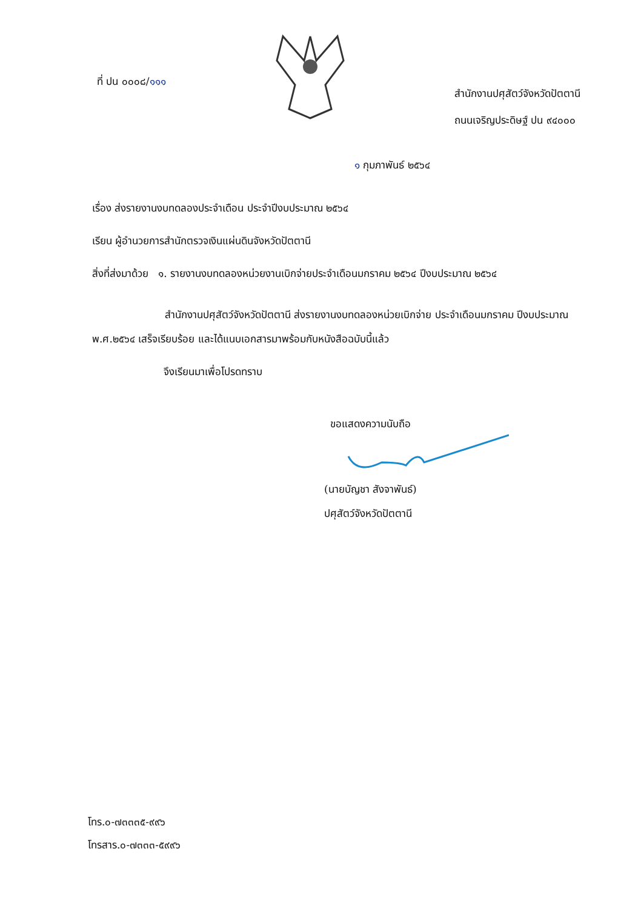ที่ ปน ๐๐๐๘/๑๑๑
สำนักงานปศุสัตว์จังหวัดปัตตานี
ถนนเจริญประดิษฐ์ ปน ๙๔๐๐๐
๑ กุมภาพันธ์ ๒๕๖๔
เรื่อง ส่งรายงานงบทดลองประจำเดือน ประจำปีงบประมาณ ๒๕๖๔
เรียน ผู้อำนวยการสำนักตรวจเงินแผ่นดินจังหวัดปัตตานี
สิ่งที่ส่งมาด้วย ๑. รายงานงบทดลองหน่วยงานเบิกจ่ายประจำเดือนมกราคม ๒๕๖๔ ปีงบประมาณ ๒๕๖๔
สำนักงานปศุสัตว์จังหวัดปัตตานี ส่งรายงานงบทดลองหน่วยเบิกจ่าย ประจำเดือนมกราคม ปีงบประมาณ พ.ศ.๒๕๖๔ เสร็จเรียบร้อย และได้แนบเอกสารมาพร้อมกับหนังสือฉบับนี้แล้ว
จึงเรียนมาเพื่อโปรดทราบ
ขอแสดงความนับถือ
(นายบัญชา สังจาพันธ์)
ปศุสัตว์จังหวัดปัตตานี
โทร.๐-๗๓๓๓๕-๙๙๖
โทรสาร.๐-๗๓๓๓-๕๙๙๖